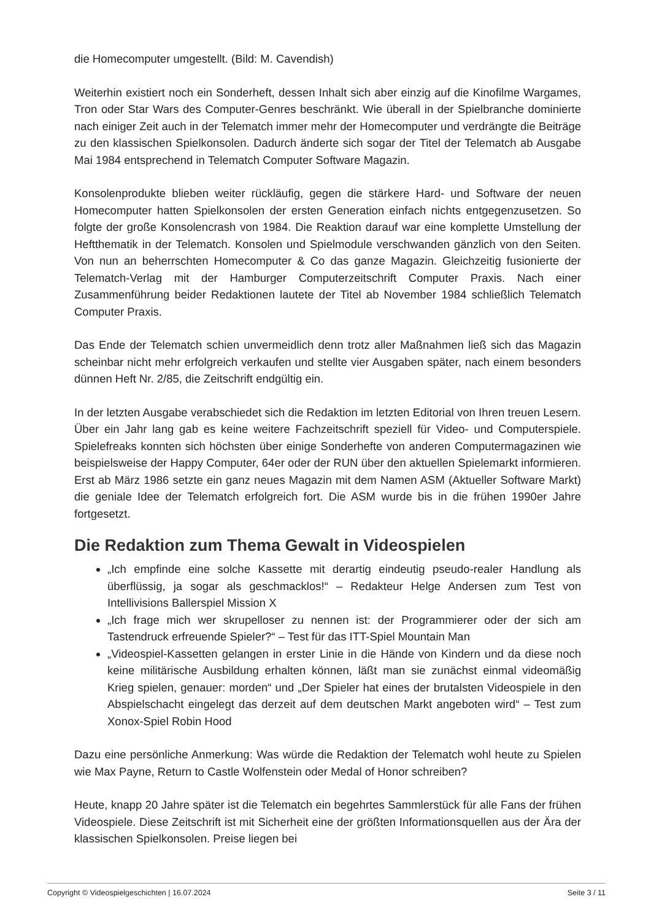die Homecomputer umgestellt. (Bild: M. Cavendish)
Weiterhin existiert noch ein Sonderheft, dessen Inhalt sich aber einzig auf die Kinofilme Wargames, Tron oder Star Wars des Computer-Genres beschränkt. Wie überall in der Spielbranche dominierte nach einiger Zeit auch in der Telematch immer mehr der Homecomputer und verdrängte die Beiträge zu den klassischen Spielkonsolen. Dadurch änderte sich sogar der Titel der Telematch ab Ausgabe Mai 1984 entsprechend in Telematch Computer Software Magazin.
Konsolenprodukte blieben weiter rückläufig, gegen die stärkere Hard- und Software der neuen Homecomputer hatten Spielkonsolen der ersten Generation einfach nichts entgegenzusetzen. So folgte der große Konsolencrash von 1984. Die Reaktion darauf war eine komplette Umstellung der Heftthematik in der Telematch. Konsolen und Spielmodule verschwanden gänzlich von den Seiten. Von nun an beherrschten Homecomputer & Co das ganze Magazin. Gleichzeitig fusionierte der Telematch-Verlag mit der Hamburger Computerzeitschrift Computer Praxis. Nach einer Zusammenführung beider Redaktionen lautete der Titel ab November 1984 schließlich Telematch Computer Praxis.
Das Ende der Telematch schien unvermeidlich denn trotz aller Maßnahmen ließ sich das Magazin scheinbar nicht mehr erfolgreich verkaufen und stellte vier Ausgaben später, nach einem besonders dünnen Heft Nr. 2/85, die Zeitschrift endgültig ein.
In der letzten Ausgabe verabschiedet sich die Redaktion im letzten Editorial von Ihren treuen Lesern. Über ein Jahr lang gab es keine weitere Fachzeitschrift speziell für Video- und Computerspiele. Spielefreaks konnten sich höchsten über einige Sonderhefte von anderen Computermagazinen wie beispielsweise der Happy Computer, 64er oder der RUN über den aktuellen Spielemarkt informieren. Erst ab März 1986 setzte ein ganz neues Magazin mit dem Namen ASM (Aktueller Software Markt) die geniale Idee der Telematch erfolgreich fort. Die ASM wurde bis in die frühen 1990er Jahre fortgesetzt.
Die Redaktion zum Thema Gewalt in Videospielen
„Ich empfinde eine solche Kassette mit derartig eindeutig pseudo-realer Handlung als überflüssig, ja sogar als geschmacklos!“ – Redakteur Helge Andersen zum Test von Intellivisions Ballerspiel Mission X
„Ich frage mich wer skrupelloser zu nennen ist: der Programmierer oder der sich am Tastendruck erfreuende Spieler?“ – Test für das ITT-Spiel Mountain Man
„Videospiel-Kassetten gelangen in erster Linie in die Hände von Kindern und da diese noch keine militärische Ausbildung erhalten können, läßt man sie zunächst einmal videomäßig Krieg spielen, genauer: morden“ und „Der Spieler hat eines der brutalsten Videospiele in den Abspielschacht eingelegt das derzeit auf dem deutschen Markt angeboten wird“ – Test zum Xonox-Spiel Robin Hood
Dazu eine persönliche Anmerkung: Was würde die Redaktion der Telematch wohl heute zu Spielen wie Max Payne, Return to Castle Wolfenstein oder Medal of Honor schreiben?
Heute, knapp 20 Jahre später ist die Telematch ein begehrtes Sammlerstück für alle Fans der frühen Videospiele. Diese Zeitschrift ist mit Sicherheit eine der größten Informationsquellen aus der Ära der klassischen Spielkonsolen. Preise liegen bei
Copyright © Videospielgeschichten | 16.07.2024 Seite 3 / 11